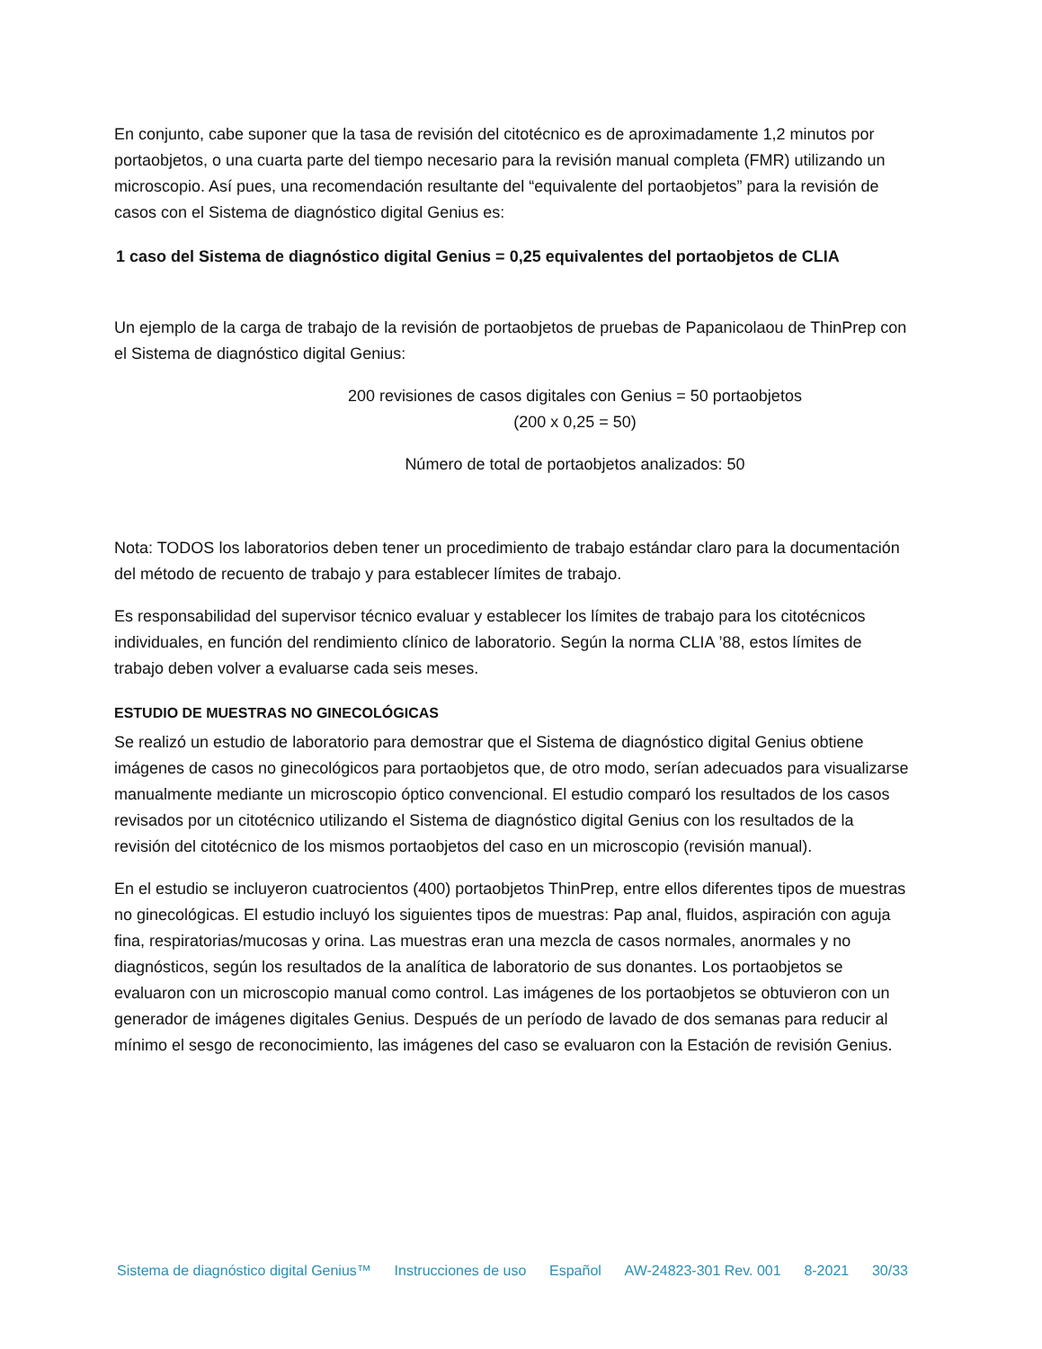En conjunto, cabe suponer que la tasa de revisión del citotécnico es de aproximadamente 1,2 minutos por portaobjetos, o una cuarta parte del tiempo necesario para la revisión manual completa (FMR) utilizando un microscopio. Así pues, una recomendación resultante del “equivalente del portaobjetos” para la revisión de casos con el Sistema de diagnóstico digital Genius es:
1 caso del Sistema de diagnóstico digital Genius = 0,25 equivalentes del portaobjetos de CLIA
Un ejemplo de la carga de trabajo de la revisión de portaobjetos de pruebas de Papanicolaou de ThinPrep con el Sistema de diagnóstico digital Genius:
200 revisiones de casos digitales con Genius = 50 portaobjetos
(200 x 0,25 = 50)
Número de total de portaobjetos analizados: 50
Nota: TODOS los laboratorios deben tener un procedimiento de trabajo estándar claro para la documentación del método de recuento de trabajo y para establecer límites de trabajo.
Es responsabilidad del supervisor técnico evaluar y establecer los límites de trabajo para los citotécnicos individuales, en función del rendimiento clínico de laboratorio. Según la norma CLIA ’88, estos límites de trabajo deben volver a evaluarse cada seis meses.
ESTUDIO DE MUESTRAS NO GINECOLÓGICAS
Se realizó un estudio de laboratorio para demostrar que el Sistema de diagnóstico digital Genius obtiene imágenes de casos no ginecológicos para portaobjetos que, de otro modo, serían adecuados para visualizarse manualmente mediante un microscopio óptico convencional. El estudio comparó los resultados de los casos revisados por un citotécnico utilizando el Sistema de diagnóstico digital Genius con los resultados de la revisión del citotécnico de los mismos portaobjetos del caso en un microscopio (revisión manual).
En el estudio se incluyeron cuatrocientos (400) portaobjetos ThinPrep, entre ellos diferentes tipos de muestras no ginecológicas. El estudio incluyó los siguientes tipos de muestras: Pap anal, fluidos, aspiración con aguja fina, respiratorias/mucosas y orina. Las muestras eran una mezcla de casos normales, anormales y no diagnósticos, según los resultados de la analítica de laboratorio de sus donantes. Los portaobjetos se evaluaron con un microscopio manual como control. Las imágenes de los portaobjetos se obtuvieron con un generador de imágenes digitales Genius. Después de un período de lavado de dos semanas para reducir al mínimo el sesgo de reconocimiento, las imágenes del caso se evaluaron con la Estación de revisión Genius.
Sistema de diagnóstico digital Genius™ Instrucciones de uso Español AW-24823-301 Rev. 001 8-2021 30/33